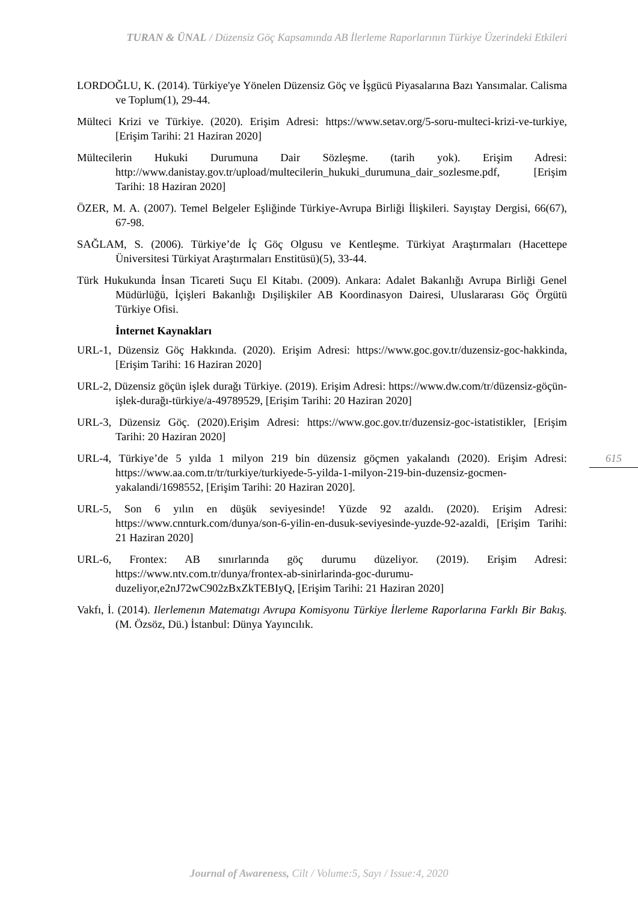TURAN & ÜNAL / Düzensiz Göç Kapsamında AB İlerleme Raporlarının Türkiye Üzerindeki Etkileri
LORDOĞLU, K. (2014). Türkiye'ye Yönelen Düzensiz Göç ve İşgücü Piyasalarına Bazı Yansımalar. Calisma ve Toplum(1), 29-44.
Mülteci Krizi ve Türkiye. (2020). Erişim Adresi: https://www.setav.org/5-soru-multeci-krizi-ve-turkiye, [Erişim Tarihi: 21 Haziran 2020]
Mültecilerin Hukuki Durumuna Dair Sözleşme. (tarih yok). Erişim Adresi: http://www.danistay.gov.tr/upload/multecilerin_hukuki_durumuna_dair_sozlesme.pdf, [Erişim Tarihi: 18 Haziran 2020]
ÖZER, M. A. (2007). Temel Belgeler Eşliğinde Türkiye-Avrupa Birliği İlişkileri. Sayıştay Dergisi, 66(67), 67-98.
SAĞLAM, S. (2006). Türkiye’de İç Göç Olgusu ve Kentleşme. Türkiyat Araştırmaları (Hacettepe Üniversitesi Türkiyat Araştırmaları Enstitüsü)(5), 33-44.
Türk Hukukunda İnsan Ticareti Suçu El Kitabı. (2009). Ankara: Adalet Bakanlığı Avrupa Birliği Genel Müdürlüğü, İçişleri Bakanlığı Dışilişkiler AB Koordinasyon Dairesi, Uluslararası Göç Örgütü Türkiye Ofisi.
İnternet Kaynakları
URL-1, Düzensiz Göç Hakkında. (2020). Erişim Adresi: https://www.goc.gov.tr/duzensiz-goc-hakkinda, [Erişim Tarihi: 16 Haziran 2020]
URL-2, Düzensiz göçün işlek durağı Türkiye. (2019). Erişim Adresi: https://www.dw.com/tr/düzensiz-göçün-işlek-durağı-türkiye/a-49789529, [Erişim Tarihi: 20 Haziran 2020]
URL-3, Düzensiz Göç. (2020).Erişim Adresi: https://www.goc.gov.tr/duzensiz-goc-istatistikler, [Erişim Tarihi: 20 Haziran 2020]
URL-4, Türkiye’de 5 yılda 1 milyon 219 bin düzensiz göçmen yakalandı (2020). Erişim Adresi: https://www.aa.com.tr/tr/turkiye/turkiyede-5-yilda-1-milyon-219-bin-duzensiz-gocmen-yakalandi/1698552, [Erişim Tarihi: 20 Haziran 2020].
URL-5, Son 6 yılın en düşük seviyesinde! Yüzde 92 azaldı. (2020). Erişim Adresi: https://www.cnnturk.com/dunya/son-6-yilin-en-dusuk-seviyesinde-yuzde-92-azaldi, [Erişim Tarihi: 21 Haziran 2020]
URL-6, Frontex: AB sınırlarında göç durumu düzeliyor. (2019). Erişim Adresi: https://www.ntv.com.tr/dunya/frontex-ab-sinirlarinda-goc-durumu-duzeliyor,e2nJ72wC902zBxZkTEBIyQ, [Erişim Tarihi: 21 Haziran 2020]
Vakfı, İ. (2014). Ilerlemenın Matematıgı Avrupa Komisyonu Türkiye İlerleme Raporlarına Farklı Bir Bakış. (M. Özsöz, Dü.) İstanbul: Dünya Yayıncılık.
615
Journal of Awareness, Cilt / Volume:5, Sayı / Issue:4, 2020